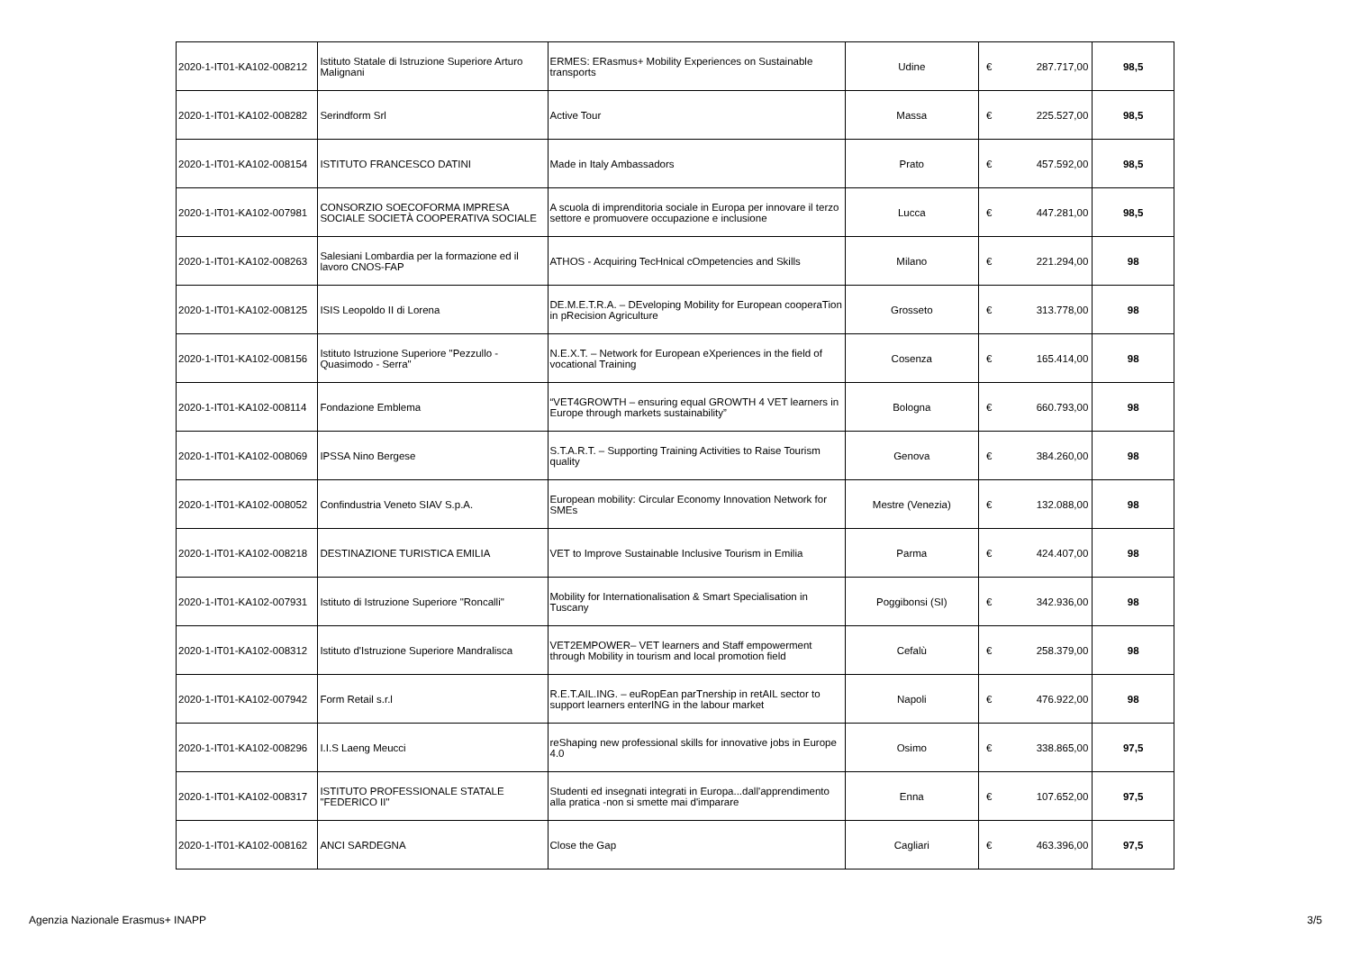| 2020-1-IT01-KA102-008212 | Istituto Statale di Istruzione Superiore Arturo Malignani | ERMES: ERasmus+ Mobility Experiences on Sustainable transports | Udine | € | 287.717,00 | 98,5 |
| 2020-1-IT01-KA102-008282 | Serindform Srl | Active Tour | Massa | € | 225.527,00 | 98,5 |
| 2020-1-IT01-KA102-008154 | ISTITUTO FRANCESCO DATINI | Made in Italy Ambassadors | Prato | € | 457.592,00 | 98,5 |
| 2020-1-IT01-KA102-007981 | CONSORZIO SOECOFORMA IMPRESA SOCIALE SOCIETÀ COOPERATIVA SOCIALE | A scuola di imprenditoria sociale in Europa per innovare il terzo settore e promuovere occupazione e inclusione | Lucca | € | 447.281,00 | 98,5 |
| 2020-1-IT01-KA102-008263 | Salesiani Lombardia per la formazione ed il lavoro CNOS-FAP | ATHOS - Acquiring TecHnical cOmpetencies and Skills | Milano | € | 221.294,00 | 98 |
| 2020-1-IT01-KA102-008125 | ISIS Leopoldo II di Lorena | DE.M.E.T.R.A. – DEveloping Mobility for European cooperaTion in pRecision Agriculture | Grosseto | € | 313.778,00 | 98 |
| 2020-1-IT01-KA102-008156 | Istituto Istruzione Superiore "Pezzullo - Quasimodo - Serra" | N.E.X.T. – Network for European eXperiences in the field of vocational Training | Cosenza | € | 165.414,00 | 98 |
| 2020-1-IT01-KA102-008114 | Fondazione Emblema | “VET4GROWTH – ensuring equal GROWTH 4 VET learners in Europe through markets sustainability” | Bologna | € | 660.793,00 | 98 |
| 2020-1-IT01-KA102-008069 | IPSSA Nino Bergese | S.T.A.R.T. – Supporting Training Activities to Raise Tourism quality | Genova | € | 384.260,00 | 98 |
| 2020-1-IT01-KA102-008052 | Confindustria Veneto SIAV S.p.A. | European mobility: Circular Economy Innovation Network for SMEs | Mestre (Venezia) | € | 132.088,00 | 98 |
| 2020-1-IT01-KA102-008218 | DESTINAZIONE TURISTICA EMILIA | VET to Improve Sustainable Inclusive Tourism in Emilia | Parma | € | 424.407,00 | 98 |
| 2020-1-IT01-KA102-007931 | Istituto di Istruzione Superiore "Roncalli" | Mobility for Internationalisation & Smart Specialisation in Tuscany | Poggibonsi (SI) | € | 342.936,00 | 98 |
| 2020-1-IT01-KA102-008312 | Istituto d'Istruzione Superiore Mandralisca | VET2EMPOWER– VET learners and Staff empowerment through Mobility in tourism and local promotion field | Cefalù | € | 258.379,00 | 98 |
| 2020-1-IT01-KA102-007942 | Form Retail s.r.l | R.E.T.AIL.ING. – euRopEan parTnership in retAIL sector to support learners enterING in the labour market | Napoli | € | 476.922,00 | 98 |
| 2020-1-IT01-KA102-008296 | I.I.S Laeng Meucci | reShaping new professional skills for innovative jobs in Europe 4.0 | Osimo | € | 338.865,00 | 97,5 |
| 2020-1-IT01-KA102-008317 | ISTITUTO PROFESSIONALE STATALE "FEDERICO II" | Studenti ed insegnati integrati in Europa...dall'apprendimento alla pratica -non si smette mai d'imparare | Enna | € | 107.652,00 | 97,5 |
| 2020-1-IT01-KA102-008162 | ANCI SARDEGNA | Close the Gap | Cagliari | € | 463.396,00 | 97,5 |
Agenzia Nazionale Erasmus+ INAPP 3/5